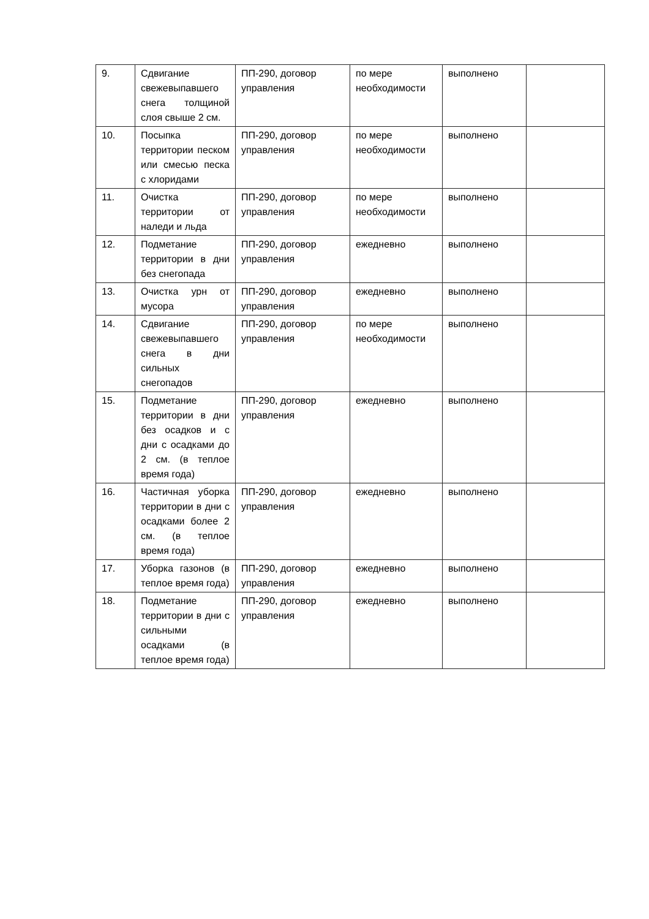| 9. | Сдвигание свежевыпавшего снега толщиной слоя свыше 2 см. | ПП-290, договор управления | по мере необходимости | выполнено | |
| 10. | Посыпка территории песком или смесью песка с хлоридами | ПП-290, договор управления | по мере необходимости | выполнено | |
| 11. | Очистка территории от наледи и льда | ПП-290, договор управления | по мере необходимости | выполнено | |
| 12. | Подметание территории в дни без снегопада | ПП-290, договор управления | ежедневно | выполнено | |
| 13. | Очистка урн от мусора | ПП-290, договор управления | ежедневно | выполнено | |
| 14. | Сдвигание свежевыпавшего снега в дни сильных снегопадов | ПП-290, договор управления | по мере необходимости | выполнено | |
| 15. | Подметание территории в дни без осадков и с дни с осадками до 2 см. (в теплое время года) | ПП-290, договор управления | ежедневно | выполнено | |
| 16. | Частичная уборка территории в дни с осадками более 2 см. (в теплое время года) | ПП-290, договор управления | ежедневно | выполнено | |
| 17. | Уборка газонов (в теплое время года) | ПП-290, договор управления | ежедневно | выполнено | |
| 18. | Подметание территории в дни с сильными осадками (в теплое время года) | ПП-290, договор управления | ежедневно | выполнено | |